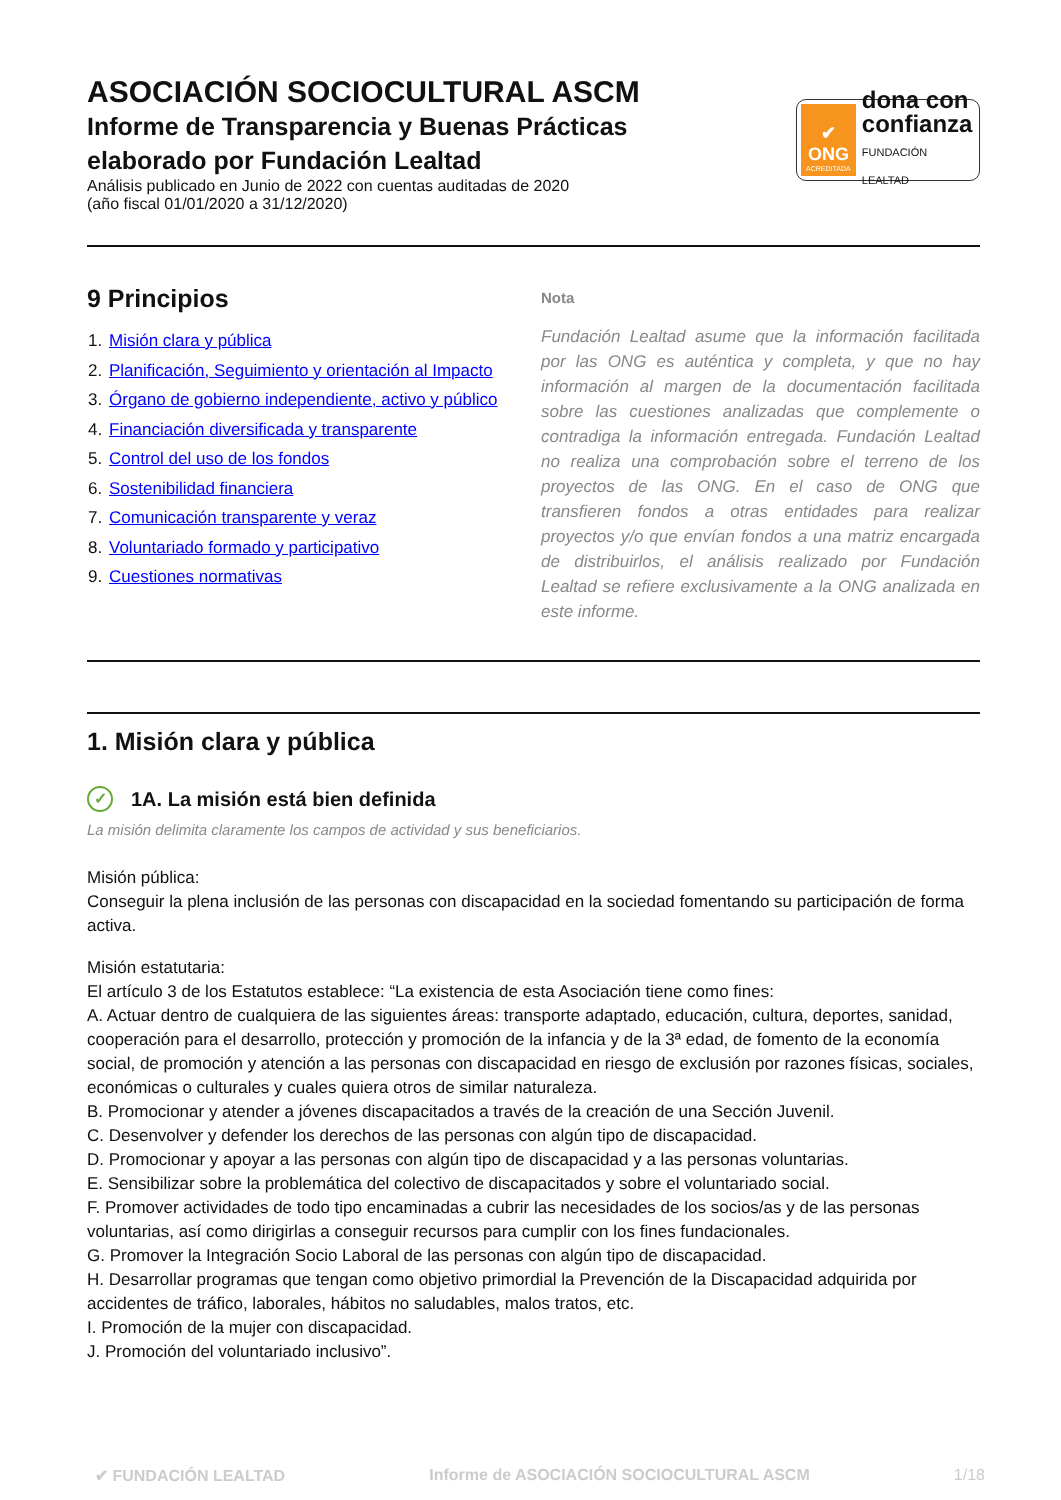ASOCIACIÓN SOCIOCULTURAL ASCM
Informe de Transparencia y Buenas Prácticas
elaborado por Fundación Lealtad
Análisis publicado en Junio de 2022 con cuentas auditadas de 2020
(año fiscal 01/01/2020 a 31/12/2020)
✔
ONG
ACREDITADA
dona con
confianza
FUNDACIÓN LEALTAD
9 Principios
1. Misión clara y pública
2. Planificación, Seguimiento y orientación al Impacto
3. Órgano de gobierno independiente, activo y público
4. Financiación diversificada y transparente
5. Control del uso de los fondos
6. Sostenibilidad financiera
7. Comunicación transparente y veraz
8. Voluntariado formado y participativo
9. Cuestiones normativas
Nota
Fundación Lealtad asume que la información facilitada por las ONG es auténtica y completa, y que no hay información al margen de la documentación facilitada sobre las cuestiones analizadas que complemente o contradiga la información entregada. Fundación Lealtad no realiza una comprobación sobre el terreno de los proyectos de las ONG. En el caso de ONG que transfieren fondos a otras entidades para realizar proyectos y/o que envían fondos a una matriz encargada de distribuirlos, el análisis realizado por Fundación Lealtad se refiere exclusivamente a la ONG analizada en este informe.
1. Misión clara y pública
✓ 1A. La misión está bien definida
La misión delimita claramente los campos de actividad y sus beneficiarios.
Misión pública:
Conseguir la plena inclusión de las personas con discapacidad en la sociedad fomentando su participación de forma activa.
Misión estatutaria:
El artículo 3 de los Estatutos establece: “La existencia de esta Asociación tiene como fines:
A. Actuar dentro de cualquiera de las siguientes áreas: transporte adaptado, educación, cultura, deportes, sanidad, cooperación para el desarrollo, protección y promoción de la infancia y de la 3ª edad, de fomento de la economía social, de promoción y atención a las personas con discapacidad en riesgo de exclusión por razones físicas, sociales, económicas o culturales y cuales quiera otros de similar naturaleza.
B. Promocionar y atender a jóvenes discapacitados a través de la creación de una Sección Juvenil.
C. Desenvolver y defender los derechos de las personas con algún tipo de discapacidad.
D. Promocionar y apoyar a las personas con algún tipo de discapacidad y a las personas voluntarias.
E. Sensibilizar sobre la problemática del colectivo de discapacitados y sobre el voluntariado social.
F. Promover actividades de todo tipo encaminadas a cubrir las necesidades de los socios/as y de las personas voluntarias, así como dirigirlas a conseguir recursos para cumplir con los fines fundacionales.
G. Promover la Integración Socio Laboral de las personas con algún tipo de discapacidad.
H. Desarrollar programas que tengan como objetivo primordial la Prevención de la Discapacidad adquirida por accidentes de tráfico, laborales, hábitos no saludables, malos tratos, etc.
I. Promoción de la mujer con discapacidad.
J. Promoción del voluntariado inclusivo”.
✔ FUNDACIÓN LEALTAD Informe de ASOCIACIÓN SOCIOCULTURAL ASCM 1/18